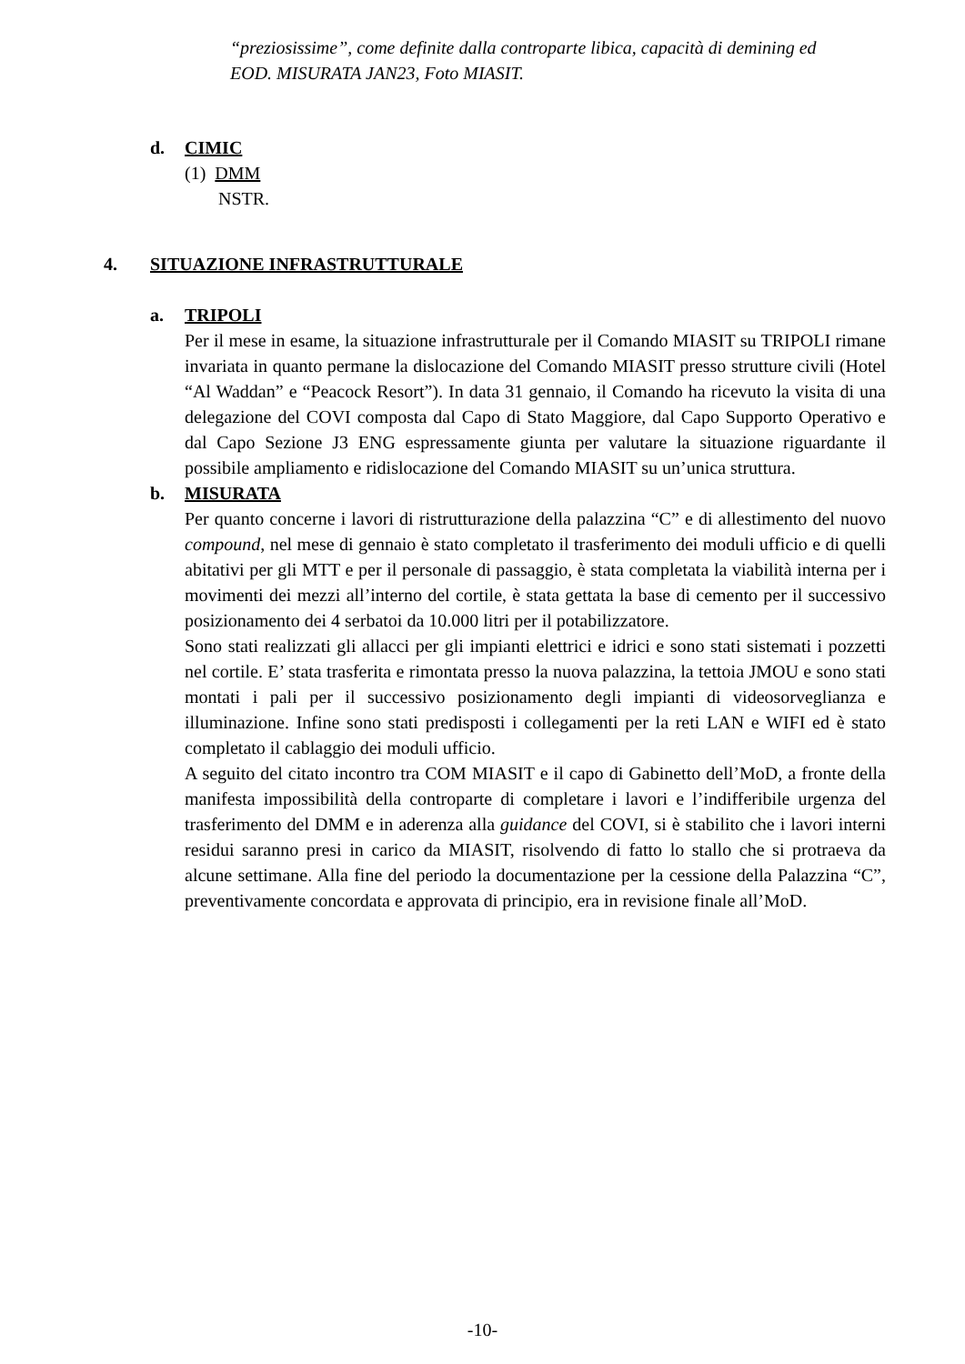“preziosissime”, come definite dalla controparte libica, capacità di demining ed EOD. MISURATA JAN23, Foto MIASIT.
d. CIMIC
(1) DMM
NSTR.
4. SITUAZIONE INFRASTRUTTURALE
a. TRIPOLI
Per il mese in esame, la situazione infrastrutturale per il Comando MIASIT su TRIPOLI rimane invariata in quanto permane la dislocazione del Comando MIASIT presso strutture civili (Hotel “Al Waddan” e “Peacock Resort”). In data 31 gennaio, il Comando ha ricevuto la visita di una delegazione del COVI composta dal Capo di Stato Maggiore, dal Capo Supporto Operativo e dal Capo Sezione J3 ENG espressamente giunta per valutare la situazione riguardante il possibile ampliamento e ridislocazione del Comando MIASIT su un’unica struttura.
b. MISURATA
Per quanto concerne i lavori di ristrutturazione della palazzina “C” e di allestimento del nuovo compound, nel mese di gennaio è stato completato il trasferimento dei moduli ufficio e di quelli abitativi per gli MTT e per il personale di passaggio, è stata completata la viabilità interna per i movimenti dei mezzi all’interno del cortile, è stata gettata la base di cemento per il successivo posizionamento dei 4 serbatoi da 10.000 litri per il potabilizzatore.
Sono stati realizzati gli allacci per gli impianti elettrici e idrici e sono stati sistemati i pozzetti nel cortile. E’ stata trasferita e rimontata presso la nuova palazzina, la tettoia JMOU e sono stati montati i pali per il successivo posizionamento degli impianti di videosorveglianza e illuminazione. Infine sono stati predisposti i collegamenti per la reti LAN e WIFI ed è stato completato il cablaggio dei moduli ufficio.
A seguito del citato incontro tra COM MIASIT e il capo di Gabinetto dell’MoD, a fronte della manifesta impossibilità della controparte di completare i lavori e l’indifferibile urgenza del trasferimento del DMM e in aderenza alla guidance del COVI, si è stabilito che i lavori interni residui saranno presi in carico da MIASIT, risolvendo di fatto lo stallo che si protraeva da alcune settimane. Alla fine del periodo la documentazione per la cessione della Palazzina “C”, preventivamente concordata e approvata di principio, era in revisione finale all’MoD.
-10-